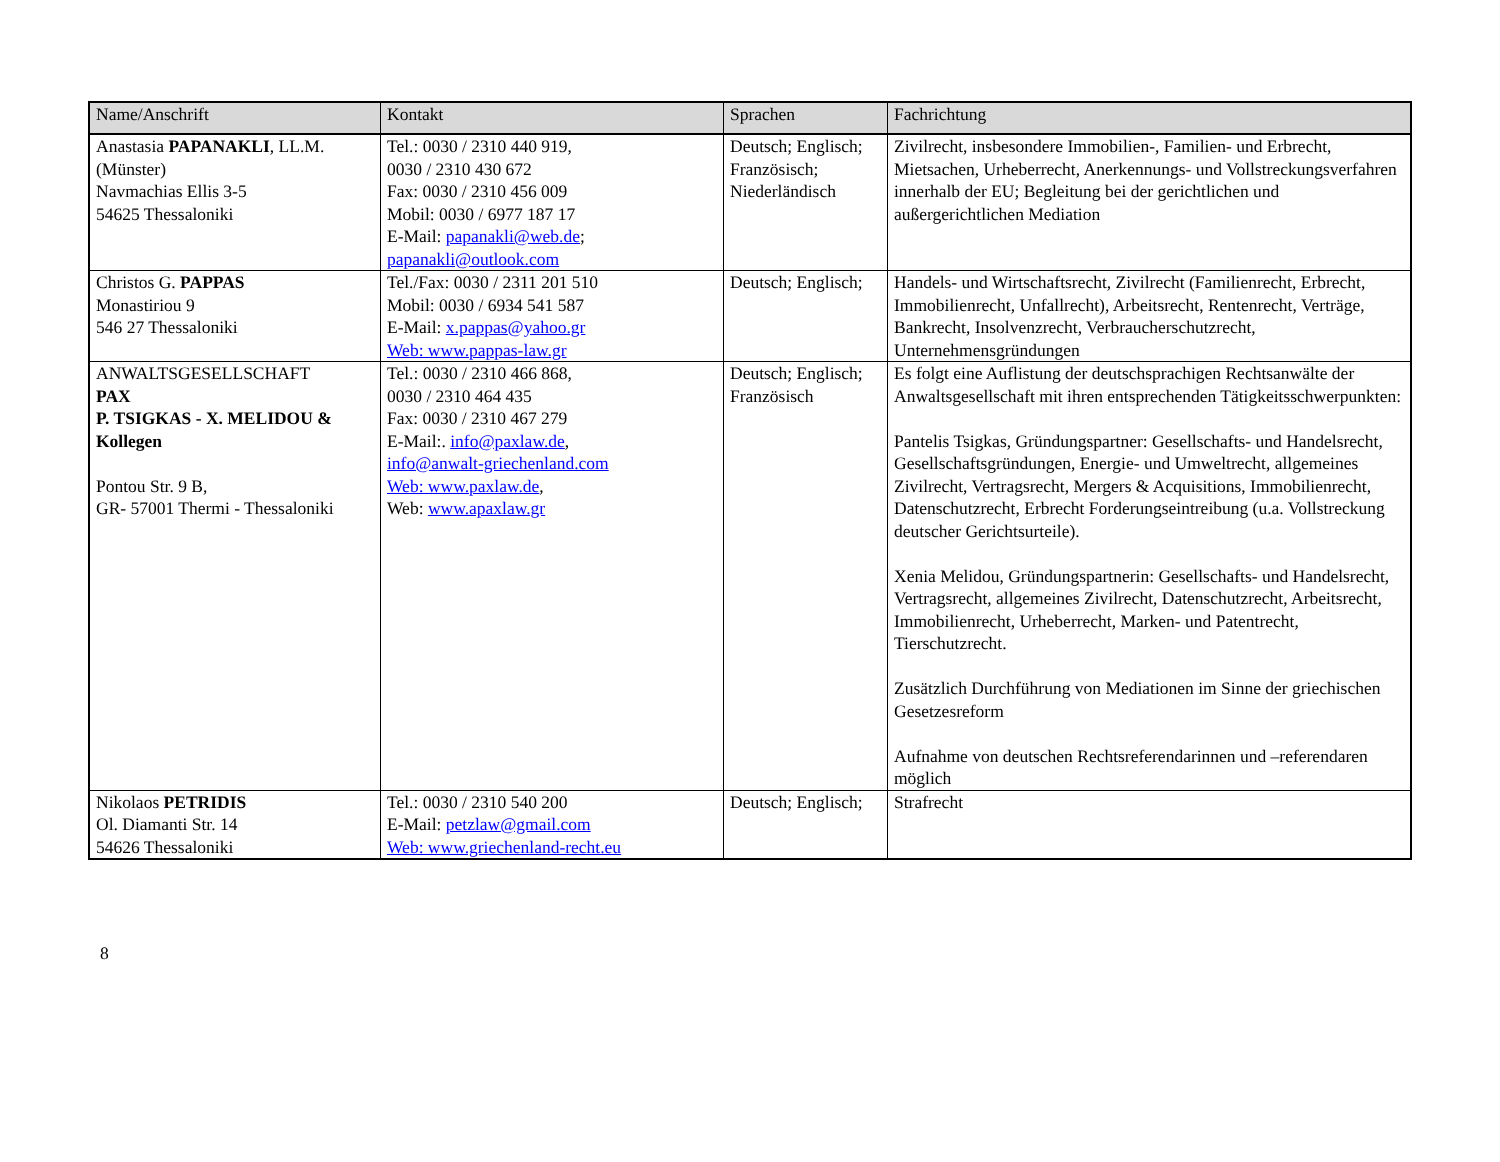| Name/Anschrift | Kontakt | Sprachen | Fachrichtung |
| --- | --- | --- | --- |
| Anastasia PAPANAKLI , LL.M. (Münster) Navmachias Ellis 3-5 54625 Thessaloniki | Tel.: 0030 / 2310 440 919, 0030 / 2310 430 672 Fax: 0030 / 2310 456 009 Mobil: 0030 / 6977 187 17 E-Mail: papanakli@web.de ; papanakli@outlook.com | Deutsch; Englisch; Französisch; Niederländisch | Zivilrecht, insbesondere Immobilien-, Familien- und Erbrecht, Mietsachen, Urheberrecht, Anerkennungs- und Vollstreckungsverfahren innerhalb der EU; Begleitung bei der gerichtlichen und außergerichtlichen Mediation |
| Christos G. PAPPAS Monastiriou 9 546 27 Thessaloniki | Tel./Fax: 0030 / 2311 201 510 Mobil: 0030 / 6934 541 587 E-Mail: x.pappas@yahoo.gr Web: www.pappas-law.gr | Deutsch; Englisch; | Handels- und Wirtschaftsrecht, Zivilrecht (Familienrecht, Erbrecht, Immobilienrecht, Unfallrecht), Arbeitsrecht, Rentenrecht, Verträge, Bankrecht, Insolvenzrecht, Verbraucherschutzrecht, Unternehmensgründungen |
| ANWALTSGESELLSCHAFT PAX P. TSIGKAS - X. MELIDOU & Kollegen Pontou Str. 9 B, GR- 57001 Thermi - Thessaloniki | Tel.: 0030 / 2310 466 868, 0030 / 2310 464 435 Fax: 0030 / 2310 467 279 E-Mail:. info@paxlaw.de , info@anwalt-griechenland.com Web: www.paxlaw.de , Web: www.apaxlaw.gr | Deutsch; Englisch; Französisch | Es folgt eine Auflistung der deutschsprachigen Rechtsanwälte der Anwaltsgesellschaft mit ihren entsprechenden Tätigkeitsschwerpunkten: Pantelis Tsigkas, Gründungspartner: Gesellschafts- und Handelsrecht, Gesellschaftsgründungen, Energie- und Umweltrecht, allgemeines Zivilrecht, Vertragsrecht, Mergers & Acquisitions, Immobilienrecht, Datenschutzrecht, Erbrecht Forderungseintreibung (u.a. Vollstreckung deutscher Gerichtsurteile). Xenia Melidou, Gründungspartnerin: Gesellschafts- und Handelsrecht, Vertragsrecht, allgemeines Zivilrecht, Datenschutzrecht, Arbeitsrecht, Immobilienrecht, Urheberrecht, Marken- und Patentrecht, Tierschutzrecht. Zusätzlich Durchführung von Mediationen im Sinne der griechischen Gesetzesreform Aufnahme von deutschen Rechtsreferendarinnen und –referendaren möglich |
| Nikolaos PETRIDIS Ol. Diamanti Str. 14 54626 Thessaloniki | Tel.: 0030 / 2310 540 200 E-Mail: petzlaw@gmail.com Web: www.griechenland-recht.eu | Deutsch; Englisch; | Strafrecht |
8